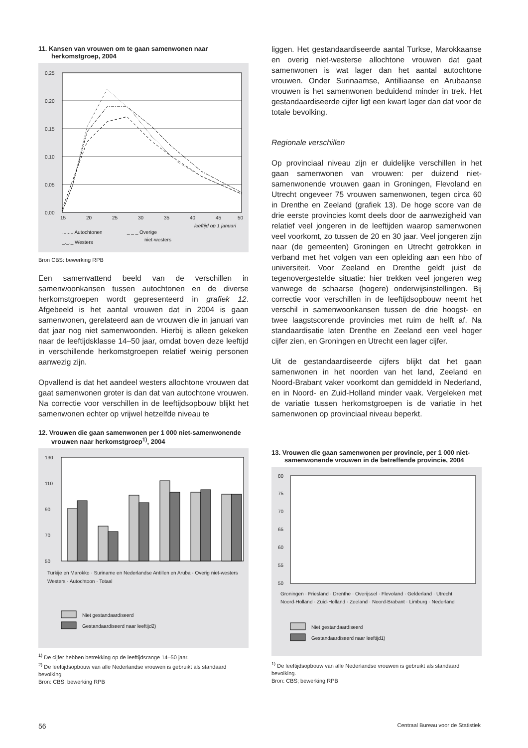11. Kansen van vrouwen om te gaan samenwonen naar herkomstgroep, 2004
0,25
0,20
0,15
0,10
0,05
0,00
15
20
25
30
35
40
45
50
leeftijd op 1 januari
........ Autochtonen
_ _ _ Overige
_._._ Westers
niet-westers
Bron CBS: bewerking RPB
Een samenvattend beeld van de verschillen in samenwoonkansen tussen autochtonen en de diverse herkomstgroepen wordt gepresenteerd in grafiek 12. Afgebeeld is het aantal vrouwen dat in 2004 is gaan samenwonen, gerelateerd aan de vrouwen die in januari van dat jaar nog niet samenwoonden. Hierbij is alleen gekeken naar de leeftijdsklasse 14–50 jaar, omdat boven deze leeftijd in verschillende herkomstgroepen relatief weinig personen aanwezig zijn.
Opvallend is dat het aandeel westers allochtone vrouwen dat gaat samenwonen groter is dan dat van autochtone vrouwen. Na correctie voor verschillen in de leeftijdsopbouw blijkt het samenwonen echter op vrijwel hetzelfde niveau te
12. Vrouwen die gaan samenwonen per 1 000 niet-samenwonende vrouwen naar herkomstgroep<sup>1)</sup>, 2004
130
110
90
70
50
Turkije en Marokko · Suriname en Nederlandse Antillen en Aruba · Overig niet-westers
Westers · Autochtoon · Totaal
Niet gestandaardiseerd
Gestandaardiseerd naar leeftijd2)
<sup>1)</sup> De cijfer hebben betrekking op de leeftijdsrange 14–50 jaar.
<sup>2)</sup> De leeftijdsopbouw van alle Nederlandse vrouwen is gebruikt als standaard bevolking
Bron: CBS; bewerking RPB
liggen. Het gestandaardiseerde aantal Turkse, Marokkaanse en overig niet-westerse allochtone vrouwen dat gaat samenwonen is wat lager dan het aantal autochtone vrouwen. Onder Surinaamse, Antilliaanse en Arubaanse vrouwen is het samenwonen beduidend minder in trek. Het gestandaardiseerde cijfer ligt een kwart lager dan dat voor de totale bevolking.
Regionale verschillen
Op provinciaal niveau zijn er duidelijke verschillen in het gaan samenwonen van vrouwen: per duizend niet-samenwonende vrouwen gaan in Groningen, Flevoland en Utrecht ongeveer 75 vrouwen samenwonen, tegen circa 60 in Drenthe en Zeeland (grafiek 13). De hoge score van de drie eerste provincies komt deels door de aanwezigheid van relatief veel jongeren in de leeftijden waarop samenwonen veel voorkomt, zo tussen de 20 en 30 jaar. Veel jongeren zijn naar (de gemeenten) Groningen en Utrecht getrokken in verband met het volgen van een opleiding aan een hbo of universiteit. Voor Zeeland en Drenthe geldt juist de tegenovergestelde situatie: hier trekken veel jongeren weg vanwege de schaarse (hogere) onderwijsinstellingen. Bij correctie voor verschillen in de leeftijdsopbouw neemt het verschil in samenwoonkansen tussen de drie hoogst- en twee laagstscorende provincies met ruim de helft af. Na standaardisatie laten Drenthe en Zeeland een veel hoger cijfer zien, en Groningen en Utrecht een lager cijfer.
Uit de gestandaardiseerde cijfers blijkt dat het gaan samenwonen in het noorden van het land, Zeeland en Noord-Brabant vaker voorkomt dan gemiddeld in Nederland, en in Noord- en Zuid-Holland minder vaak. Vergeleken met de variatie tussen herkomstgroepen is de variatie in het samenwonen op provinciaal niveau beperkt.
13. Vrouwen die gaan samenwonen per provincie, per 1 000 niet-samenwonende vrouwen in de betreffende provincie, 2004
80
75
70
65
60
55
50
Groningen · Friesland · Drenthe · Overijssel · Flevoland · Gelderland · Utrecht
Noord-Holland · Zuid-Holland · Zeeland · Noord-Brabant · Limburg · Nederland
Niet gestandaardiseerd
Gestandaardiseerd naar leeftijd1)
<sup>1)</sup> De leeftijdsopbouw van alle Nederlandse vrouwen is gebruikt als standaard bevolking.
Bron: CBS; bewerking RPB
56
Centraal Bureau voor de Statistiek